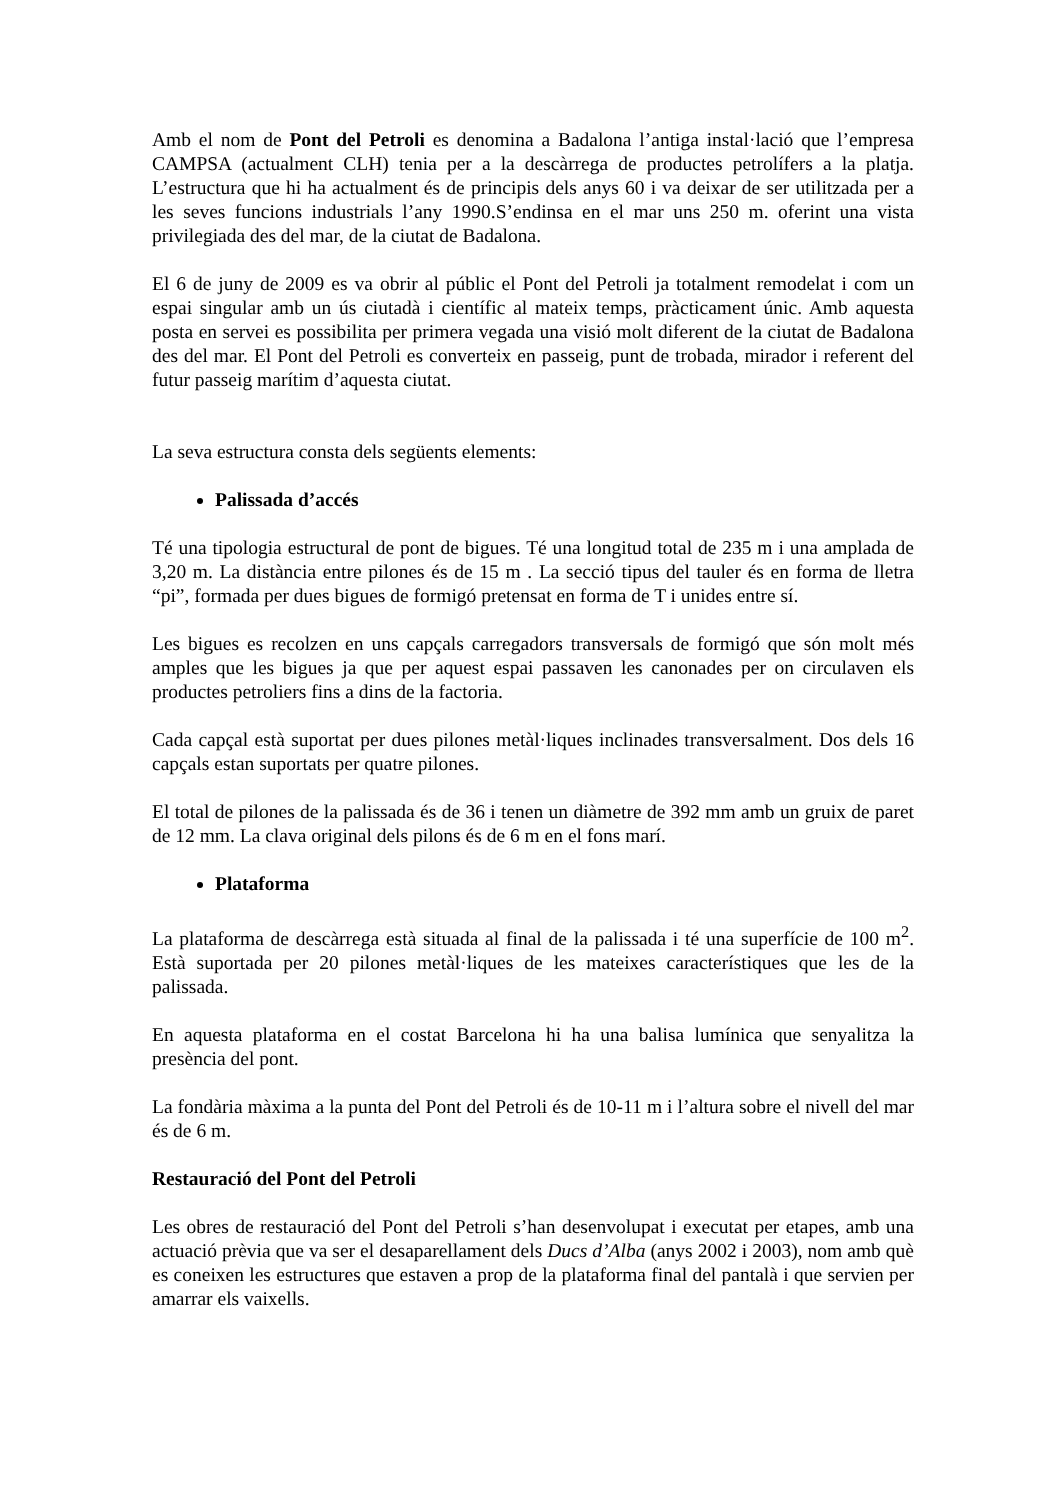Amb el nom de Pont del Petroli es denomina a Badalona l’antiga instal·lació que l’empresa CAMPSA (actualment CLH) tenia per a la descàrrega de productes petrolífers a la platja. L’estructura que hi ha actualment és de principis dels anys 60 i va deixar de ser utilitzada per a les seves funcions industrials l’any 1990.S’endinsa en el mar uns 250 m. oferint una vista privilegiada des del mar, de la ciutat de Badalona.
El 6 de juny de 2009 es va obrir al públic el Pont del Petroli ja totalment remodelat i com un espai singular amb un ús ciutadà i científic al mateix temps, pràcticament únic. Amb aquesta posta en servei es possibilita per primera vegada una visió molt diferent de la ciutat de Badalona des del mar. El Pont del Petroli es converteix en passeig, punt de trobada, mirador i referent del futur passeig marítim d’aquesta ciutat.
La seva estructura consta dels següents elements:
Palissada d’accés
Té una tipologia estructural de pont de bigues. Té una longitud total de 235 m i una amplada de 3,20 m. La distància entre pilones és de 15 m . La secció tipus del tauler és en forma de lletra “pi”, formada per dues bigues de formigó pretensat en forma de T i unides entre sí.
Les bigues es recolzen en uns capçals carregadors transversals de formigó que són molt més amples que les bigues ja que per aquest espai passaven les canonades per on circulaven els productes petroliers fins a dins de la factoria.
Cada capçal està suportat per dues pilones metàl·liques inclinades transversalment. Dos dels 16 capçals estan suportats per quatre pilones.
El total de pilones de la palissada és de 36 i tenen un diàmetre de 392 mm amb un gruix de paret de 12 mm. La clava original dels pilons és de 6 m en el fons marí.
Plataforma
La plataforma de descàrrega està situada al final de la palissada i té una superfície de 100 m<sup>2</sup>. Està suportada per 20 pilones metàl·liques de les mateixes característiques que les de la palissada.
En aquesta plataforma en el costat Barcelona hi ha una balisa lumínica que senyalitza la presència del pont.
La fondària màxima a la punta del Pont del Petroli és de 10-11 m i l’altura sobre el nivell del mar és de 6 m.
Restauració del Pont del Petroli
Les obres de restauració del Pont del Petroli s’han desenvolupat i executat per etapes, amb una actuació prèvia que va ser el desaparellament dels Ducs d’Alba (anys 2002 i 2003), nom amb què es coneixen les estructures que estaven a prop de la plataforma final del pantalà i que servien per amarrar els vaixells.